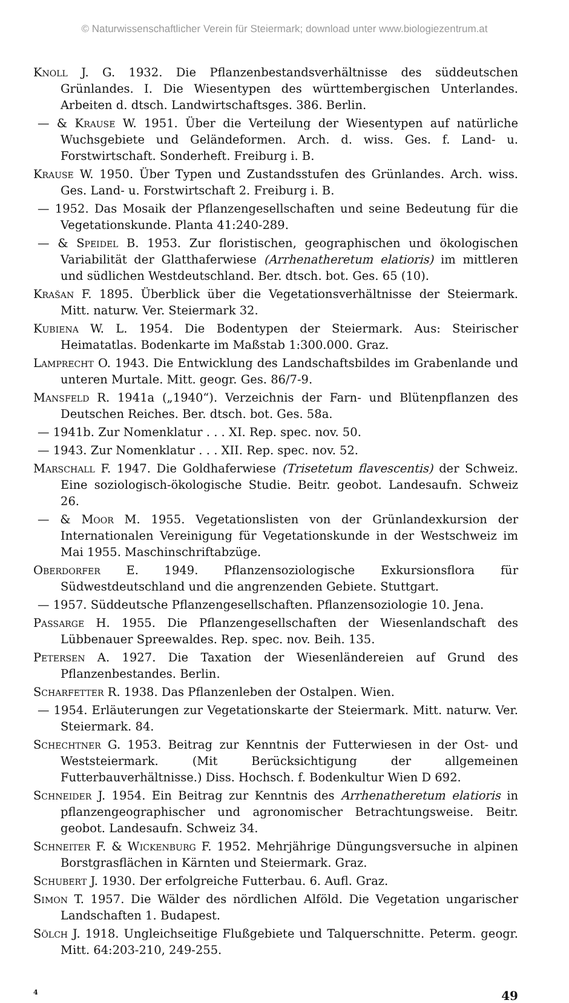© Naturwissenschaftlicher Verein für Steiermark; download unter www.biologiezentrum.at
Knoll J. G. 1932. Die Pflanzenbestandsverhältnisse des süddeutschen Grünlandes. I. Die Wiesentypen des württembergischen Unterlandes. Arbeiten d. dtsch. Landwirtschaftsges. 386. Berlin.
— & Krause W. 1951. Über die Verteilung der Wiesentypen auf natürliche Wuchsgebiete und Geländeformen. Arch. d. wiss. Ges. f. Land- u. Forstwirtschaft. Sonderheft. Freiburg i. B.
Krause W. 1950. Über Typen und Zustandsstufen des Grünlandes. Arch. wiss. Ges. Land- u. Forstwirtschaft 2. Freiburg i. B.
— 1952. Das Mosaik der Pflanzengesellschaften und seine Bedeutung für die Vegetationskunde. Planta 41:240-289.
— & Speidel B. 1953. Zur floristischen, geographischen und ökologischen Variabilität der Glatthaferwiese (Arrhenatheretum elatioris) im mittleren und südlichen Westdeutschland. Ber. dtsch. bot. Ges. 65 (10).
Krašan F. 1895. Überblick über die Vegetationsverhältnisse der Steiermark. Mitt. naturw. Ver. Steiermark 32.
Kubiena W. L. 1954. Die Bodentypen der Steiermark. Aus: Steirischer Heimatatlas. Bodenkarte im Maßstab 1:300.000. Graz.
Lamprecht O. 1943. Die Entwicklung des Landschaftsbildes im Grabenlande und unteren Murtale. Mitt. geogr. Ges. 86/7-9.
Mansfeld R. 1941a („1940“). Verzeichnis der Farn- und Blütenpflanzen des Deutschen Reiches. Ber. dtsch. bot. Ges. 58a.
— 1941b. Zur Nomenklatur . . . XI. Rep. spec. nov. 50.
— 1943. Zur Nomenklatur . . . XII. Rep. spec. nov. 52.
Marschall F. 1947. Die Goldhaferwiese (Trisetetum flavescentis) der Schweiz. Eine soziologisch-ökologische Studie. Beitr. geobot. Landesaufn. Schweiz 26.
— & Moor M. 1955. Vegetationslisten von der Grünlandexkursion der Internationalen Vereinigung für Vegetationskunde in der Westschweiz im Mai 1955. Maschinschriftabzüge.
Oberdorfer E. 1949. Pflanzensoziologische Exkursionsflora für Südwestdeutschland und die angrenzenden Gebiete. Stuttgart.
— 1957. Süddeutsche Pflanzengesellschaften. Pflanzensoziologie 10. Jena.
Passarge H. 1955. Die Pflanzengesellschaften der Wiesenlandschaft des Lübbenauer Spreewaldes. Rep. spec. nov. Beih. 135.
Petersen A. 1927. Die Taxation der Wiesenländereien auf Grund des Pflanzenbestandes. Berlin.
Scharfetter R. 1938. Das Pflanzenleben der Ostalpen. Wien.
— 1954. Erläuterungen zur Vegetationskarte der Steiermark. Mitt. naturw. Ver. Steiermark. 84.
Schechtner G. 1953. Beitrag zur Kenntnis der Futterwiesen in der Ost- und Weststeiermark. (Mit Berücksichtigung der allgemeinen Futterbauverhältnisse.) Diss. Hochsch. f. Bodenkultur Wien D 692.
Schneider J. 1954. Ein Beitrag zur Kenntnis des Arrhenatheretum elatioris in pflanzengeographischer und agronomischer Betrachtungsweise. Beitr. geobot. Landesaufn. Schweiz 34.
Schneiter F. & Wickenburg F. 1952. Mehrjährige Düngungsversuche in alpinen Borstgrasflächen in Kärnten und Steiermark. Graz.
Schubert J. 1930. Der erfolgreiche Futterbau. 6. Aufl. Graz.
Simon T. 1957. Die Wälder des nördlichen Alföld. Die Vegetation ungarischer Landschaften 1. Budapest.
Sölch J. 1918. Ungleichseitige Flußgebiete und Talquerschnitte. Peterm. geogr. Mitt. 64:203-210, 249-255.
4 49